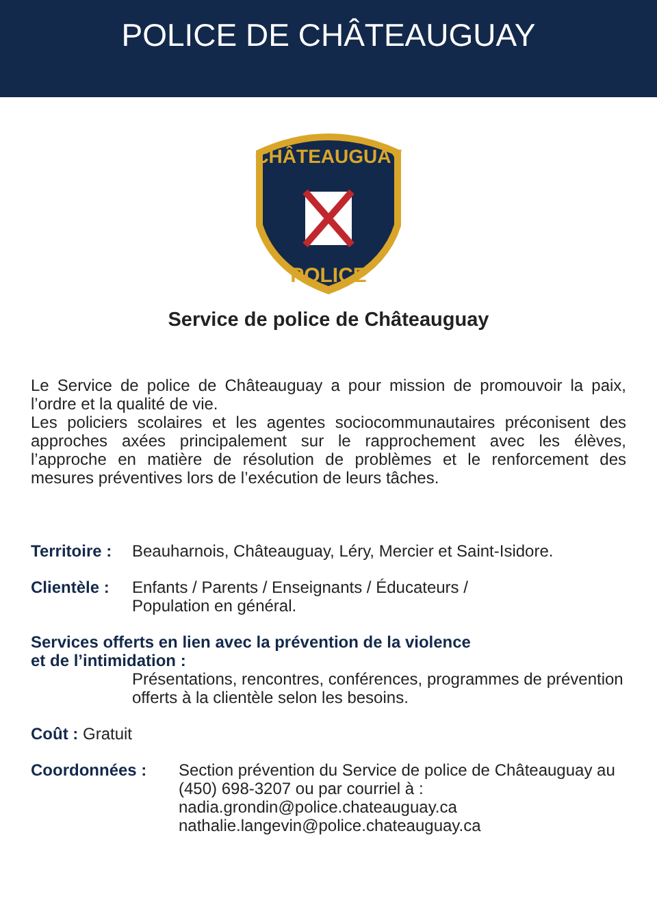POLICE DE CHÂTEAUGUAY
CHÂTEAUGUAY
POLICE
Service de police de Châteauguay
Le Service de police de Châteauguay a pour mission de promouvoir la paix, l’ordre et la qualité de vie.
Les policiers scolaires et les agentes sociocommunautaires préconisent des approches axées principalement sur le rapprochement avec les élèves, l’approche en matière de résolution de problèmes et le renforcement des mesures préventives lors de l’exécution de leurs tâches.
Territoire : Beauharnois, Châteauguay, Léry, Mercier et Saint-Isidore.
Clientèle : Enfants / Parents / Enseignants / Éducateurs /
Population en général.
Services offerts en lien avec la prévention de la violence
et de l’intimidation :
Présentations, rencontres, conférences, programmes de prévention offerts à la clientèle selon les besoins.
Coût : Gratuit
Coordonnées : Section prévention du Service de police de Châteauguay au (450) 698-3207 ou par courriel à :
nadia.grondin@police.chateauguay.ca
nathalie.langevin@police.chateauguay.ca